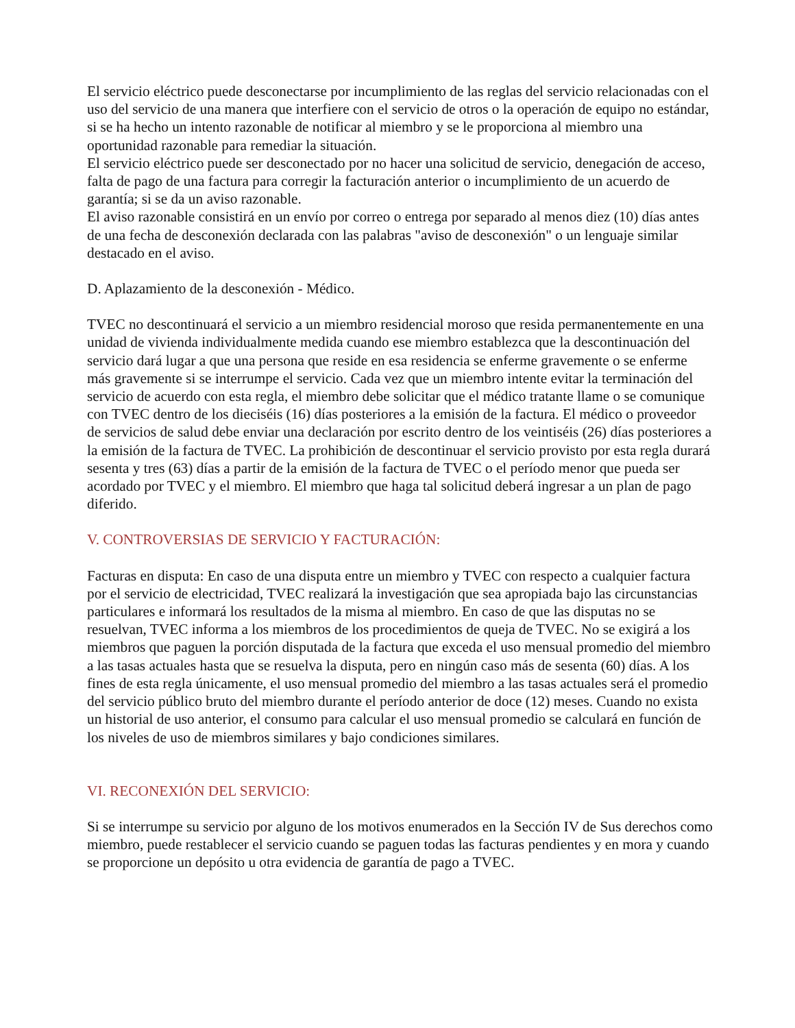El servicio eléctrico puede desconectarse por incumplimiento de las reglas del servicio relacionadas con el uso del servicio de una manera que interfiere con el servicio de otros o la operación de equipo no estándar, si se ha hecho un intento razonable de notificar al miembro y se le proporciona al miembro una oportunidad razonable para remediar la situación.
El servicio eléctrico puede ser desconectado por no hacer una solicitud de servicio, denegación de acceso, falta de pago de una factura para corregir la facturación anterior o incumplimiento de un acuerdo de garantía; si se da un aviso razonable.
El aviso razonable consistirá en un envío por correo o entrega por separado al menos diez (10) días antes de una fecha de desconexión declarada con las palabras "aviso de desconexión" o un lenguaje similar destacado en el aviso.
D. Aplazamiento de la desconexión - Médico.
TVEC no descontinuará el servicio a un miembro residencial moroso que resida permanentemente en una unidad de vivienda individualmente medida cuando ese miembro establezca que la descontinuación del servicio dará lugar a que una persona que reside en esa residencia se enferme gravemente o se enferme más gravemente si se interrumpe el servicio. Cada vez que un miembro intente evitar la terminación del servicio de acuerdo con esta regla, el miembro debe solicitar que el médico tratante llame o se comunique con TVEC dentro de los dieciséis (16) días posteriores a la emisión de la factura. El médico o proveedor de servicios de salud debe enviar una declaración por escrito dentro de los veintiséis (26) días posteriores a la emisión de la factura de TVEC. La prohibición de descontinuar el servicio provisto por esta regla durará sesenta y tres (63) días a partir de la emisión de la factura de TVEC o el período menor que pueda ser acordado por TVEC y el miembro. El miembro que haga tal solicitud deberá ingresar a un plan de pago diferido.
V. CONTROVERSIAS DE SERVICIO Y FACTURACIÓN:
Facturas en disputa: En caso de una disputa entre un miembro y TVEC con respecto a cualquier factura por el servicio de electricidad, TVEC realizará la investigación que sea apropiada bajo las circunstancias particulares e informará los resultados de la misma al miembro. En caso de que las disputas no se resuelvan, TVEC informa a los miembros de los procedimientos de queja de TVEC. No se exigirá a los miembros que paguen la porción disputada de la factura que exceda el uso mensual promedio del miembro a las tasas actuales hasta que se resuelva la disputa, pero en ningún caso más de sesenta (60) días. A los fines de esta regla únicamente, el uso mensual promedio del miembro a las tasas actuales será el promedio del servicio público bruto del miembro durante el período anterior de doce (12) meses. Cuando no exista un historial de uso anterior, el consumo para calcular el uso mensual promedio se calculará en función de los niveles de uso de miembros similares y bajo condiciones similares.
VI. RECONEXIÓN DEL SERVICIO:
Si se interrumpe su servicio por alguno de los motivos enumerados en la Sección IV de Sus derechos como miembro, puede restablecer el servicio cuando se paguen todas las facturas pendientes y en mora y cuando se proporcione un depósito u otra evidencia de garantía de pago a TVEC.